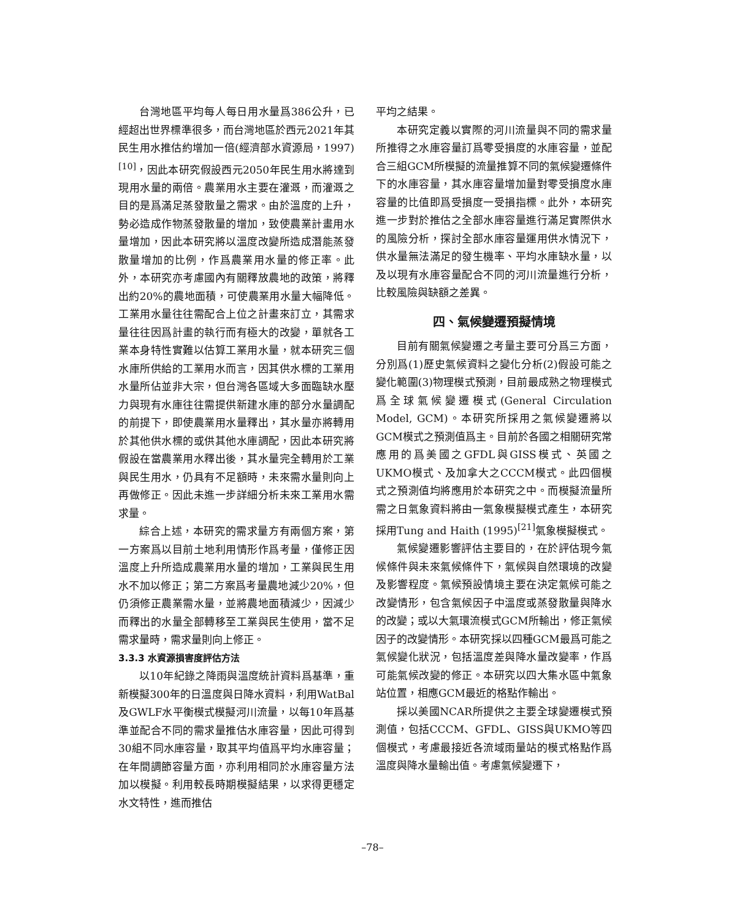台灣地區平均每人每日用水量爲386公升，已經超出世界標準很多，而台灣地區於西元2021年其民生用水推估約增加一倍(經濟部水資源局，1997)<sup>[10]</sup>，因此本研究假設西元2050年民生用水將達到現用水量的兩倍。農業用水主要在灌溉，而灌溉之目的是爲滿足蒸發散量之需求。由於溫度的上升，勢必造成作物蒸發散量的增加，致使農業計畫用水量增加，因此本研究將以溫度改變所造成潛能蒸發散量增加的比例，作爲農業用水量的修正率。此外，本研究亦考慮國內有關釋放農地的政策，將釋出約20%的農地面積，可使農業用水量大幅降低。工業用水量往往需配合上位之計畫來訂立，其需求量往往因爲計畫的執行而有極大的改變，單就各工業本身特性實難以估算工業用水量，就本研究三個水庫所供給的工業用水而言，因其供水標的工業用水量所佔並非大宗，但台灣各區域大多面臨缺水壓力與現有水庫往往需提供新建水庫的部分水量調配的前提下，即使農業用水量釋出，其水量亦將轉用於其他供水標的或供其他水庫調配，因此本研究將假設在當農業用水釋出後，其水量完全轉用於工業與民生用水，仍具有不足額時，未來需水量則向上再做修正。因此未進一步詳細分析未來工業用水需求量。
綜合上述，本研究的需求量方有兩個方案，第一方案爲以目前土地利用情形作爲考量，僅修正因溫度上升所造成農業用水量的增加，工業與民生用水不加以修正；第二方案爲考量農地減少20%，但仍須修正農業需水量，並將農地面積減少，因減少而釋出的水量全部轉移至工業與民生使用，當不足需求量時，需求量則向上修正。
3.3.3 水資源損害度評估方法
以10年紀錄之降雨與溫度統計資料爲基準，重新模擬300年的日溫度與日降水資料，利用WatBal及GWLF水平衡模式模擬河川流量，以每10年爲基準並配合不同的需求量推估水庫容量，因此可得到30組不同水庫容量，取其平均值爲平均水庫容量；在年間調節容量方面，亦利用相同於水庫容量方法加以模擬。利用較長時期模擬結果，以求得更穩定水文特性，進而推估
平均之結果。
本研究定義以實際的河川流量與不同的需求量所推得之水庫容量訂爲零受損度的水庫容量，並配合三組GCM所模擬的流量推算不同的氣候變遷條件下的水庫容量，其水庫容量增加量對零受損度水庫容量的比值即爲受損度一受損指標。此外，本研究進一步對於推估之全部水庫容量進行滿足實際供水的風險分析，探討全部水庫容量運用供水情況下，供水量無法滿足的發生機率、平均水庫缺水量，以及以現有水庫容量配合不同的河川流量進行分析，比較風險與缺額之差異。
四、氣候變遷預擬情境
目前有關氣候變遷之考量主要可分爲三方面，分別爲(1)歷史氣候資料之變化分析(2)假設可能之變化範圍(3)物理模式預測，目前最成熟之物理模式爲全球氣候變遷模式(General Circulation Model, GCM)。本研究所採用之氣候變遷將以GCM模式之預測值爲主。目前於各國之相關研究常應用的爲美國之GFDL與GISS模式、英國之UKMO模式、及加拿大之CCCM模式。此四個模式之預測值均將應用於本研究之中。而模擬流量所需之日氣象資料將由一氣象模擬模式產生，本研究採用Tung and Haith (1995)<sup>[21]</sup>氣象模擬模式。
氣候變遷影響評估主要目的，在於評估現今氣候條件與未來氣候條件下，氣候與自然環境的改變及影響程度。氣候預設情境主要在決定氣候可能之改變情形，包含氣候因子中溫度或蒸發散量與降水的改變；或以大氣環流模式GCM所輸出，修正氣候因子的改變情形。本研究採以四種GCM最爲可能之氣候變化狀況，包括溫度差與降水量改變率，作爲可能氣候改變的修正。本研究以四大集水區中氣象站位置，相應GCM最近的格點作輸出。
採以美國NCAR所提供之主要全球變遷模式預測值，包括CCCM、GFDL、GISS與UKMO等四個模式，考慮最接近各流域雨量站的模式格點作爲溫度與降水量輸出值。考慮氣候變遷下，
–78–